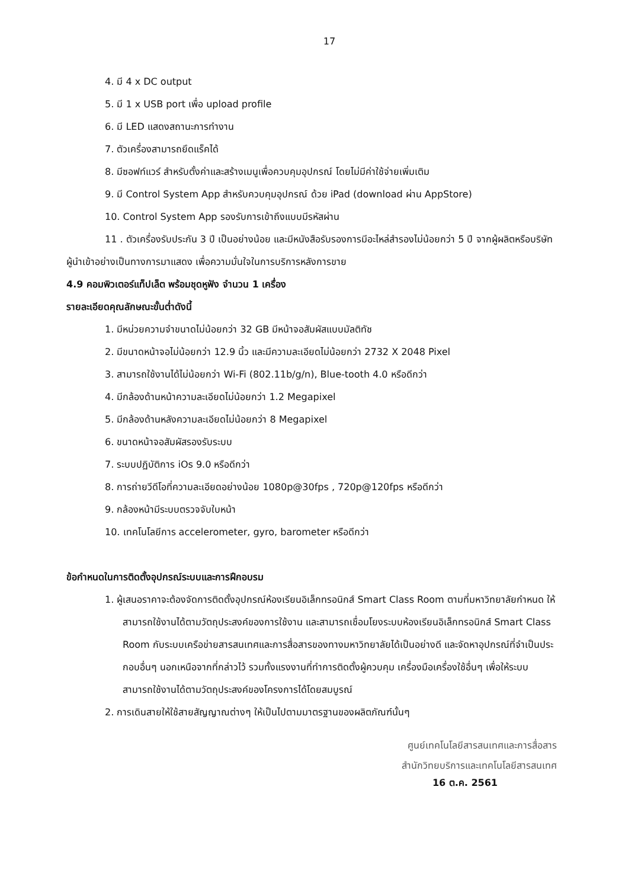17
4. มี 4 x DC output
5. มี 1 x USB port เพื่อ upload profile
6. มี LED แสดงสถานะการทำงาน
7. ตัวเครื่องสามารถยึดแร็คได้
8. มีซอฟท์แวร์ สำหรับตั้งค่าและสร้างเมนูเพื่อควบคุมอุปกรณ์ โดยไม่มีค่าใช้จ่ายเพิ่มเติม
9. มี Control System App สำหรับควบคุมอุปกรณ์ ด้วย iPad (download ผ่าน AppStore)
10. Control System App รองรับการเข้าถึงแบบมีรหัสผ่าน
11 . ตัวเครื่องรับประกัน 3 ปี เป็นอย่างน้อย และมีหนังสือรับรองการมีอะไหล่สำรองไม่น้อยกว่า 5 ปี จากผู้ผลิตหรือบริษัทผู้นำเข้าอย่างเป็นทางการมาแสดง เพื่อความมั่นใจในการบริการหลังการขาย
4.9 คอมพิวเตอร์แท็ปเล็ต พร้อมชุดหูฟัง จำนวน 1 เครื่อง
รายละเอียดคุณลักษณะขั้นต่ำดังนี้
1. มีหน่วยความจำขนาดไม่น้อยกว่า 32 GB มีหน้าจอสัมผัสแบบมัลติทัช
2. มีขนาดหน้าจอไม่น้อยกว่า 12.9 นิ้ว และมีความละเอียดไม่น้อยกว่า 2732 X 2048 Pixel
3. สามารถใช้งานได้ไม่น้อยกว่า Wi-Fi (802.11b/g/n), Blue-tooth 4.0 หรือดีกว่า
4. มีกล้องด้านหน้าความละเอียดไม่น้อยกว่า 1.2 Megapixel
5. มีกล้องด้านหลังความละเอียดไม่น้อยกว่า 8 Megapixel
6. ขนาดหน้าจอสัมผัสรองรับระบบ
7. ระบบปฏิบัติการ iOs 9.0 หรือดีกว่า
8. การถ่ายวีดีโอที่ความละเอียดอย่างน้อย 1080p@30fps , 720p@120fps หรือดีกว่า
9. กล้องหน้ามีระบบตรวจจับใบหน้า
10. เทคโนโลยีการ accelerometer, gyro, barometer หรือดีกว่า
ข้อกำหนดในการติดตั้งอุปกรณ์ระบบและการฝึกอบรม
1. ผู้เสนอราคาจะต้องจัดการติดตั้งอุปกรณ์ห้องเรียนอิเล็กทรอนิกส์ Smart Class Room ตามที่มหาวิทยาลัยกำหนด ให้สามารถใช้งานได้ตามวัตถุประสงค์ของการใช้งาน และสามารถเชื่อมโยงระบบห้องเรียนอิเล็กทรอนิกส์ Smart Class Room กับระบบเครือข่ายสารสนเทศและการสื่อสารของทางมหาวิทยาลัยได้เป็นอย่างดี และจัดหาอุปกรณ์ที่จำเป็นประกอบอื่นๆ นอกเหนือจากที่กล่าวไว้ รวมทั้งแรงงานที่ทำการติดตั้งผู้ควบคุม เครื่องมือเครื่องใช้อื่นๆ เพื่อให้ระบบสามารถใช้งานได้ตามวัตถุประสงค์ของโครงการได้โดยสมบูรณ์
2. การเดินสายให้ใช้สายสัญญาณต่างๆ ให้เป็นไปตามมาตรฐานของผลิตภัณฑ์นั้นๆ
ศูนย์เทคโนโลยีสารสนเทศและการสื่อสาร
สำนักวิทยบริการและเทคโนโลยีสารสนเทศ
16 ต.ค. 2561